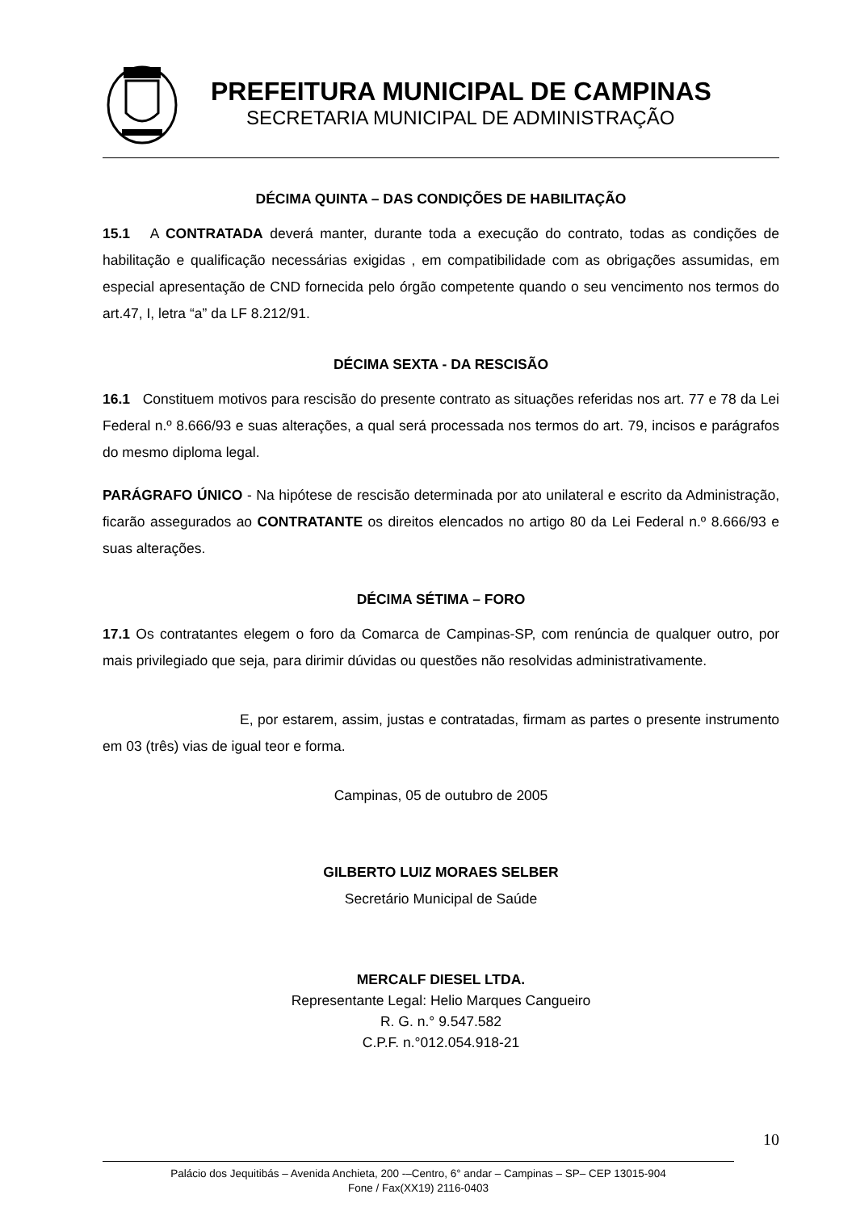PREFEITURA MUNICIPAL DE CAMPINAS
SECRETARIA MUNICIPAL DE ADMINISTRAÇÃO
DÉCIMA QUINTA – DAS CONDIÇÕES DE HABILITAÇÃO
15.1 A CONTRATADA deverá manter, durante toda a execução do contrato, todas as condições de habilitação e qualificação necessárias exigidas , em compatibilidade com as obrigações assumidas, em especial apresentação de CND fornecida pelo órgão competente quando o seu vencimento nos termos do art.47, I, letra “a” da LF 8.212/91.
DÉCIMA SEXTA - DA RESCISÃO
16.1 Constituem motivos para rescisão do presente contrato as situações referidas nos art. 77 e 78 da Lei Federal n.º 8.666/93 e suas alterações, a qual será processada nos termos do art. 79, incisos e parágrafos do mesmo diploma legal.
PARÁGRAFO ÚNICO - Na hipótese de rescisão determinada por ato unilateral e escrito da Administração, ficarão assegurados ao CONTRATANTE os direitos elencados no artigo 80 da Lei Federal n.º 8.666/93 e suas alterações.
DÉCIMA SÉTIMA – FORO
17.1 Os contratantes elegem o foro da Comarca de Campinas-SP, com renúncia de qualquer outro, por mais privilegiado que seja, para dirimir dúvidas ou questões não resolvidas administrativamente.
E, por estarem, assim, justas e contratadas, firmam as partes o presente instrumento em 03 (três) vias de igual teor e forma.
Campinas, 05 de outubro de 2005
GILBERTO LUIZ MORAES SELBER
Secretário Municipal de Saúde
MERCALF DIESEL LTDA.
Representante Legal: Helio Marques Cangueiro
R. G. n.° 9.547.582
C.P.F. n.°012.054.918-21
10
Palácio dos Jequitibás – Avenida Anchieta, 200 -–Centro, 6° andar – Campinas – SP– CEP 13015-904
Fone / Fax(XX19) 2116-0403